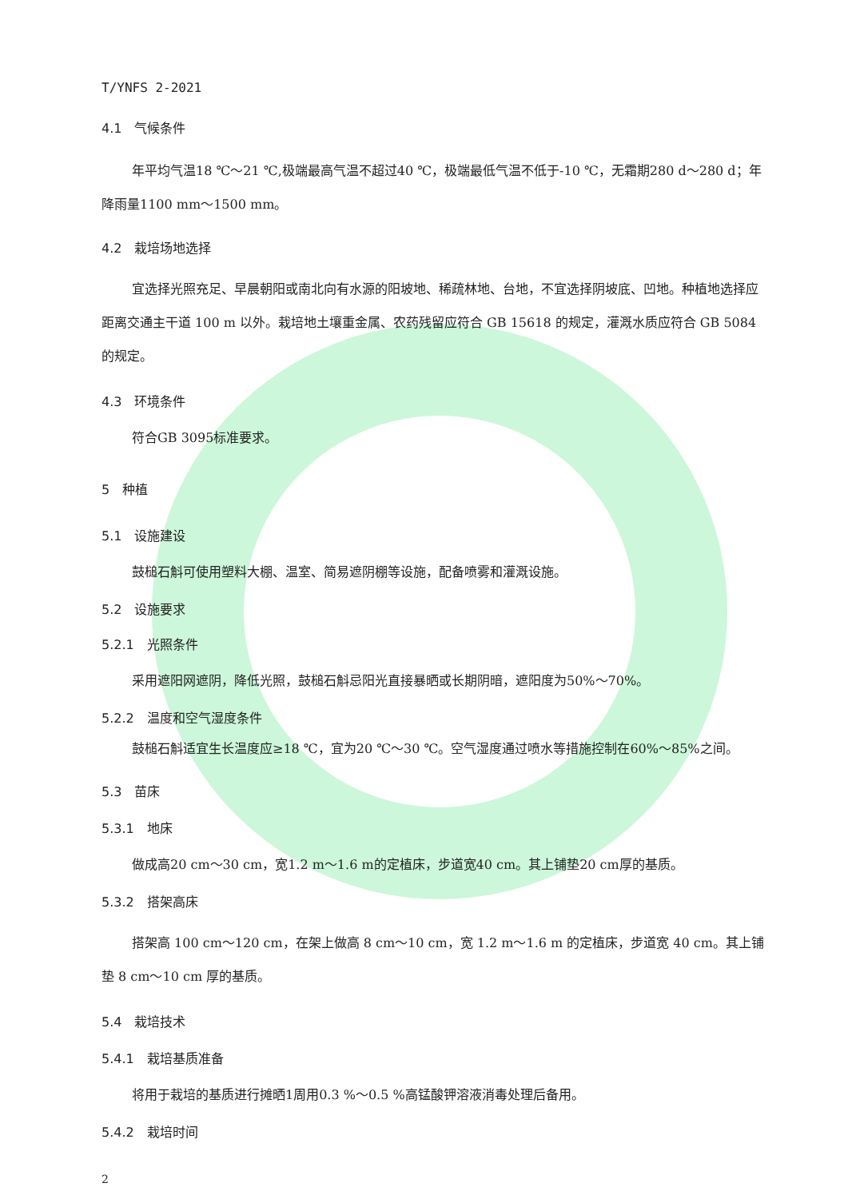T/YNFS 2-2021
4.1　气候条件
年平均气温18 ℃～21 ℃,极端最高气温不超过40 ℃，极端最低气温不低于-10 ℃，无霜期280 d～280 d；年降雨量1100 mm～1500 mm。
4.2　栽培场地选择
宜选择光照充足、早晨朝阳或南北向有水源的阳坡地、稀疏林地、台地，不宜选择阴坡底、凹地。种植地选择应距离交通主干道 100 m 以外。栽培地土壤重金属、农药残留应符合 GB 15618 的规定，灌溉水质应符合 GB 5084 的规定。
4.3　环境条件
符合GB 3095标准要求。
5　种植
5.1　设施建设
鼓槌石斛可使用塑料大棚、温室、简易遮阴棚等设施，配备喷雾和灌溉设施。
5.2　设施要求
5.2.1　光照条件
采用遮阳网遮阴，降低光照，鼓槌石斛忌阳光直接暴晒或长期阴暗，遮阳度为50%～70%。
5.2.2　温度和空气湿度条件
鼓槌石斛适宜生长温度应≥18 ℃，宜为20 ℃～30 ℃。空气湿度通过喷水等措施控制在60%～85%之间。
5.3　苗床
5.3.1　地床
做成高20 cm～30 cm，宽1.2 m～1.6 m的定植床，步道宽40 cm。其上铺垫20 cm厚的基质。
5.3.2　搭架高床
搭架高 100 cm～120 cm，在架上做高 8 cm～10 cm，宽 1.2 m～1.6 m 的定植床，步道宽 40 cm。其上铺垫 8 cm～10 cm 厚的基质。
5.4　栽培技术
5.4.1　栽培基质准备
将用于栽培的基质进行摊晒1周用0.3 %～0.5 %高锰酸钾溶液消毒处理后备用。
5.4.2　栽培时间
2